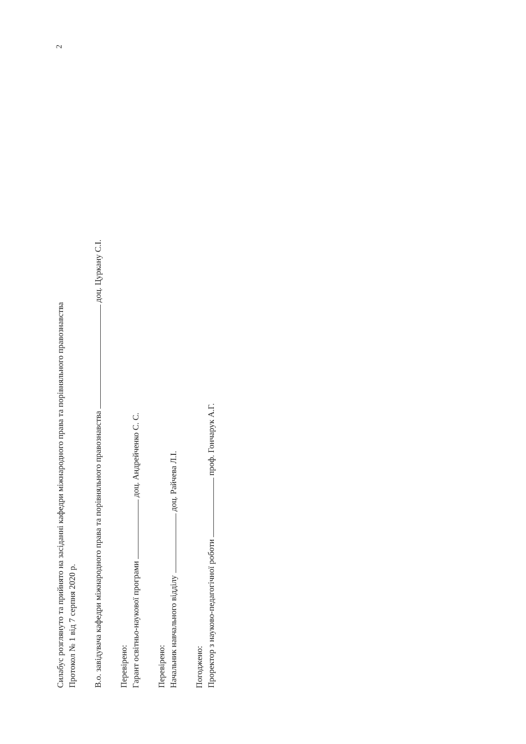Силабус розглянуто та прийнято на засіданні кафедри міжнародного права та порівняльного правознавства
Протокол № 1 від 7 серпня 2020 р.
В.о. завідувача кафедри міжнародного права та порівняльного правознавства доц. Цуркану С.І.
Перевірено:
Гарант освітньо-наукової програми доц. Андрейченко С. С.
Перевірено:
Начальник навчального відділу доц. Райчева Л.І.
Погоджено:
Проректор з науково-педагогічної роботи проф. Гончарук А.Г.
2